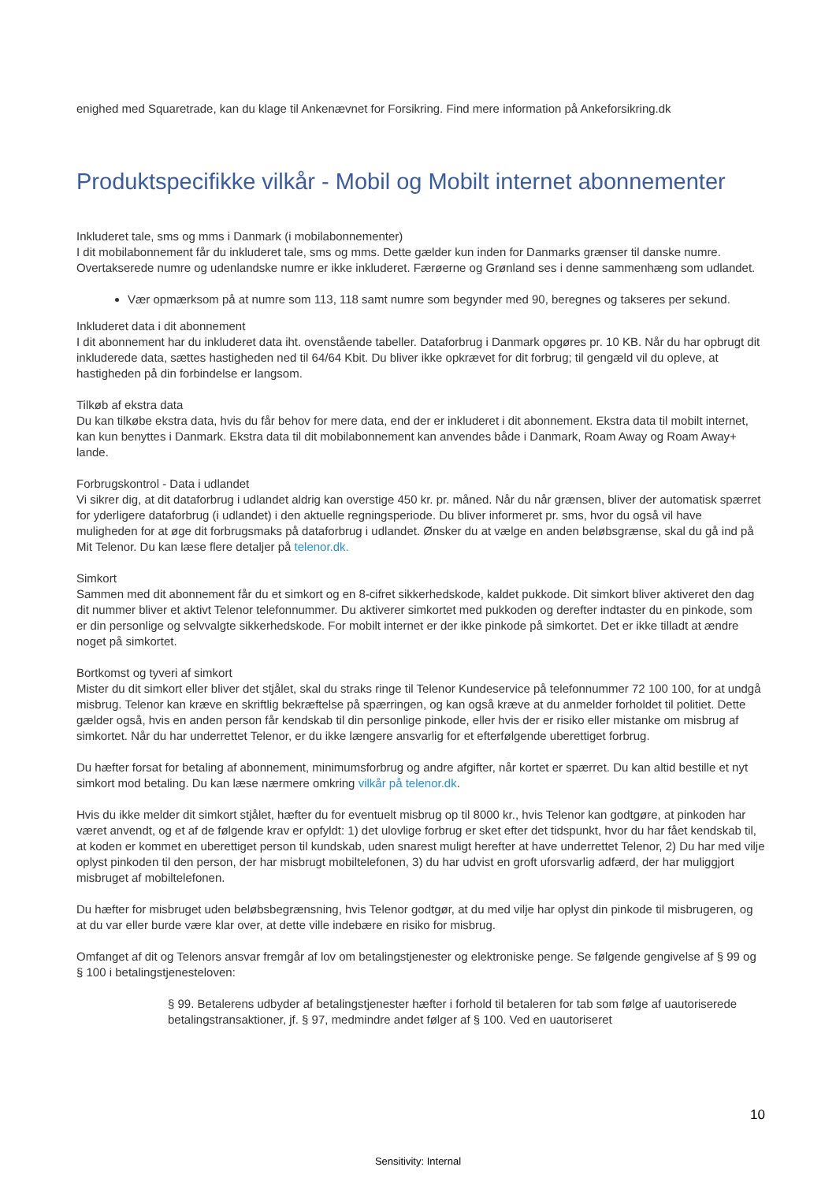enighed med Squaretrade, kan du klage til Ankenævnet for Forsikring. Find mere information på Ankeforsikring.dk
Produktspecifikke vilkår - Mobil og Mobilt internet abonnementer
Inkluderet tale, sms og mms i Danmark (i mobilabonnementer)
I dit mobilabonnement får du inkluderet tale, sms og mms. Dette gælder kun inden for Danmarks grænser til danske numre. Overtakserede numre og udenlandske numre er ikke inkluderet. Færøerne og Grønland ses i denne sammenhæng som udlandet.
Vær opmærksom på at numre som 113, 118 samt numre som begynder med 90, beregnes og takseres per sekund.
Inkluderet data i dit abonnement
I dit abonnement har du inkluderet data iht. ovenstående tabeller. Dataforbrug i Danmark opgøres pr. 10 KB. Når du har opbrugt dit inkluderede data, sættes hastigheden ned til 64/64 Kbit. Du bliver ikke opkrævet for dit forbrug; til gengæld vil du opleve, at hastigheden på din forbindelse er langsom.
Tilkøb af ekstra data
Du kan tilkøbe ekstra data, hvis du får behov for mere data, end der er inkluderet i dit abonnement. Ekstra data til mobilt internet, kan kun benyttes i Danmark. Ekstra data til dit mobilabonnement kan anvendes både i Danmark, Roam Away og Roam Away+ lande.
Forbrugskontrol - Data i udlandet
Vi sikrer dig, at dit dataforbrug i udlandet aldrig kan overstige 450 kr. pr. måned. Når du når grænsen, bliver der automatisk spærret for yderligere dataforbrug (i udlandet) i den aktuelle regningsperiode. Du bliver informeret pr. sms, hvor du også vil have muligheden for at øge dit forbrugsmaks på dataforbrug i udlandet. Ønsker du at vælge en anden beløbsgrænse, skal du gå ind på Mit Telenor. Du kan læse flere detaljer på telenor.dk.
Simkort
Sammen med dit abonnement får du et simkort og en 8-cifret sikkerhedskode, kaldet pukkode. Dit simkort bliver aktiveret den dag dit nummer bliver et aktivt Telenor telefonnummer. Du aktiverer simkortet med pukkoden og derefter indtaster du en pinkode, som er din personlige og selvvalgte sikkerhedskode. For mobilt internet er der ikke pinkode på simkortet. Det er ikke tilladt at ændre noget på simkortet.
Bortkomst og tyveri af simkort
Mister du dit simkort eller bliver det stjålet, skal du straks ringe til Telenor Kundeservice på telefonnummer 72 100 100, for at undgå misbrug. Telenor kan kræve en skriftlig bekræftelse på spærringen, og kan også kræve at du anmelder forholdet til politiet. Dette gælder også, hvis en anden person får kendskab til din personlige pinkode, eller hvis der er risiko eller mistanke om misbrug af simkortet. Når du har underrettet Telenor, er du ikke længere ansvarlig for et efterfølgende uberettiget forbrug.
Du hæfter forsat for betaling af abonnement, minimumsforbrug og andre afgifter, når kortet er spærret. Du kan altid bestille et nyt simkort mod betaling. Du kan læse nærmere omkring vilkår på telenor.dk.
Hvis du ikke melder dit simkort stjålet, hæfter du for eventuelt misbrug op til 8000 kr., hvis Telenor kan godtgøre, at pinkoden har været anvendt, og et af de følgende krav er opfyldt: 1) det ulovlige forbrug er sket efter det tidspunkt, hvor du har fået kendskab til, at koden er kommet en uberettiget person til kundskab, uden snarest muligt herefter at have underrettet Telenor, 2) Du har med vilje oplyst pinkoden til den person, der har misbrugt mobiltelefonen, 3) du har udvist en groft uforsvarlig adfærd, der har muliggjort misbruget af mobiltelefonen.
Du hæfter for misbruget uden beløbsbegrænsning, hvis Telenor godtgør, at du med vilje har oplyst din pinkode til misbrugeren, og at du var eller burde være klar over, at dette ville indebære en risiko for misbrug.
Omfanget af dit og Telenors ansvar fremgår af lov om betalingstjenester og elektroniske penge. Se følgende gengivelse af § 99 og § 100 i betalingstjenesteloven:
§ 99. Betalerens udbyder af betalingstjenester hæfter i forhold til betaleren for tab som følge af uautoriserede betalingstransaktioner, jf. § 97, medmindre andet følger af § 100. Ved en uautoriseret
10
Sensitivity: Internal